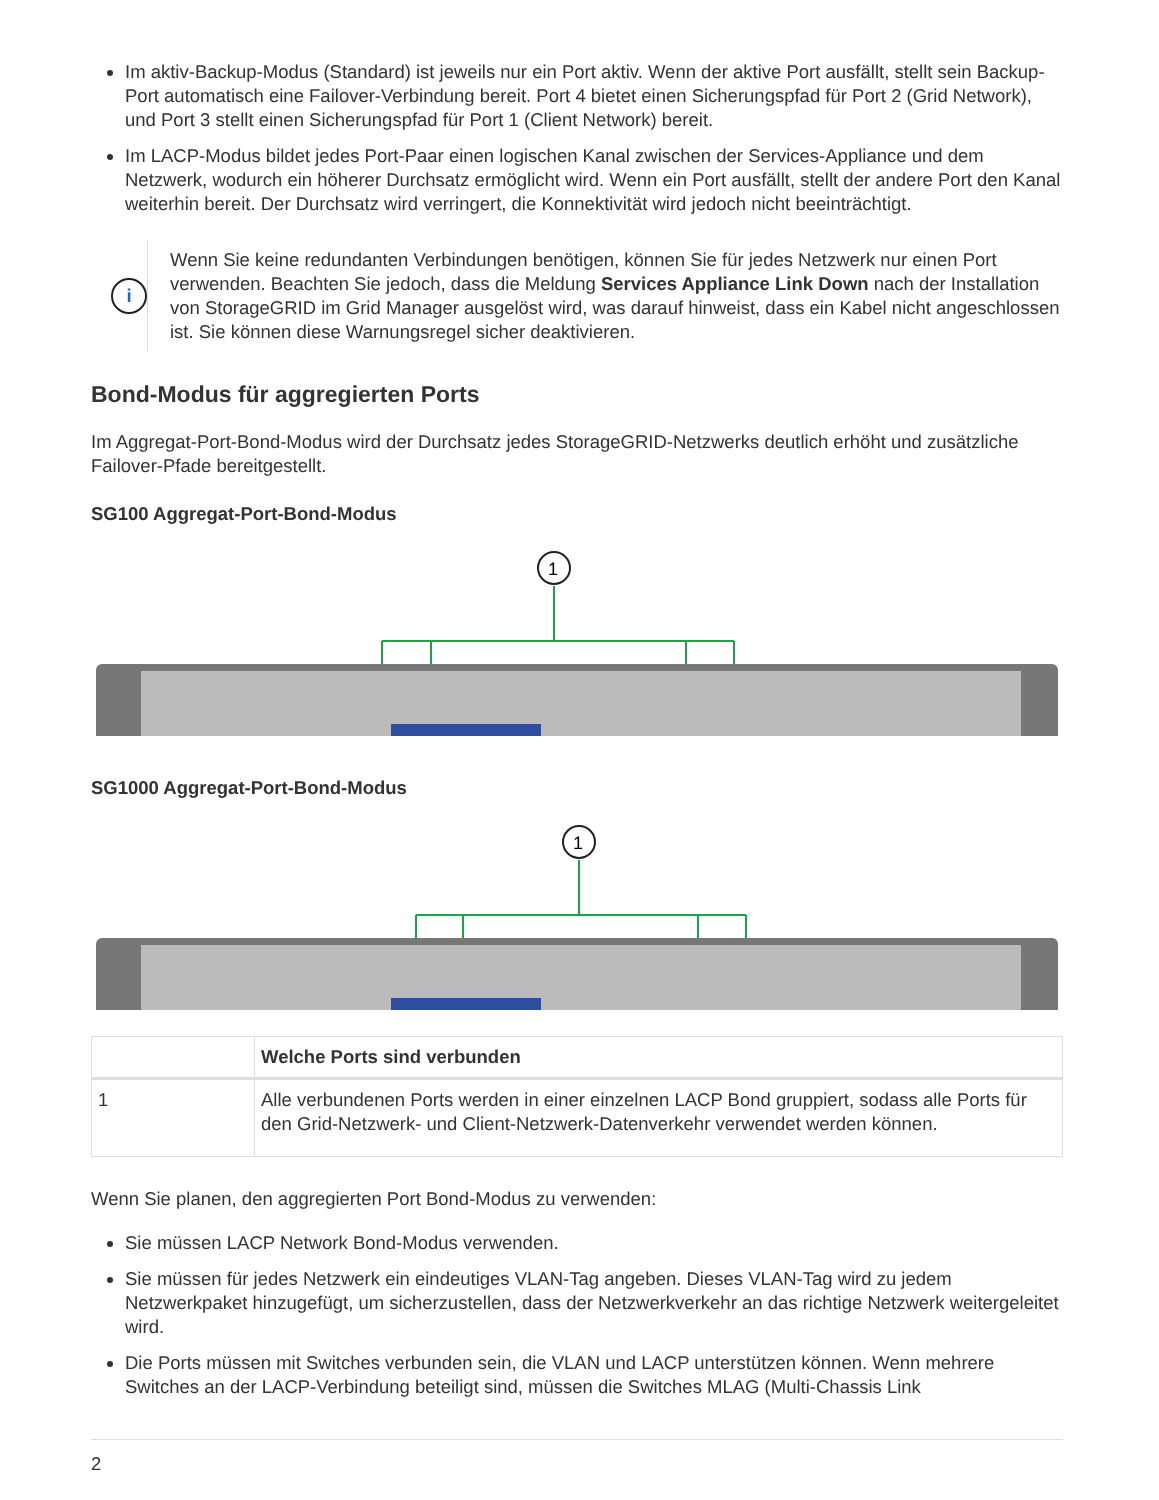Im aktiv-Backup-Modus (Standard) ist jeweils nur ein Port aktiv. Wenn der aktive Port ausfällt, stellt sein Backup-Port automatisch eine Failover-Verbindung bereit. Port 4 bietet einen Sicherungspfad für Port 2 (Grid Network), und Port 3 stellt einen Sicherungspfad für Port 1 (Client Network) bereit.
Im LACP-Modus bildet jedes Port-Paar einen logischen Kanal zwischen der Services-Appliance und dem Netzwerk, wodurch ein höherer Durchsatz ermöglicht wird. Wenn ein Port ausfällt, stellt der andere Port den Kanal weiterhin bereit. Der Durchsatz wird verringert, die Konnektivität wird jedoch nicht beeinträchtigt.
i
Wenn Sie keine redundanten Verbindungen benötigen, können Sie für jedes Netzwerk nur einen Port verwenden. Beachten Sie jedoch, dass die Meldung Services Appliance Link Down nach der Installation von StorageGRID im Grid Manager ausgelöst wird, was darauf hinweist, dass ein Kabel nicht angeschlossen ist. Sie können diese Warnungsregel sicher deaktivieren.
Bond-Modus für aggregierten Ports
Im Aggregat-Port-Bond-Modus wird der Durchsatz jedes StorageGRID-Netzwerks deutlich erhöht und zusätzliche Failover-Pfade bereitgestellt.
SG100 Aggregat-Port-Bond-Modus
1
SG1000 Aggregat-Port-Bond-Modus
1
| | Welche Ports sind verbunden |
| --- | --- |
| 1 | Alle verbundenen Ports werden in einer einzelnen LACP Bond gruppiert, sodass alle Ports für den Grid-Netzwerk- und Client-Netzwerk-Datenverkehr verwendet werden können. |
Wenn Sie planen, den aggregierten Port Bond-Modus zu verwenden:
Sie müssen LACP Network Bond-Modus verwenden.
Sie müssen für jedes Netzwerk ein eindeutiges VLAN-Tag angeben. Dieses VLAN-Tag wird zu jedem Netzwerkpaket hinzugefügt, um sicherzustellen, dass der Netzwerkverkehr an das richtige Netzwerk weitergeleitet wird.
Die Ports müssen mit Switches verbunden sein, die VLAN und LACP unterstützen können. Wenn mehrere Switches an der LACP-Verbindung beteiligt sind, müssen die Switches MLAG (Multi-Chassis Link
2